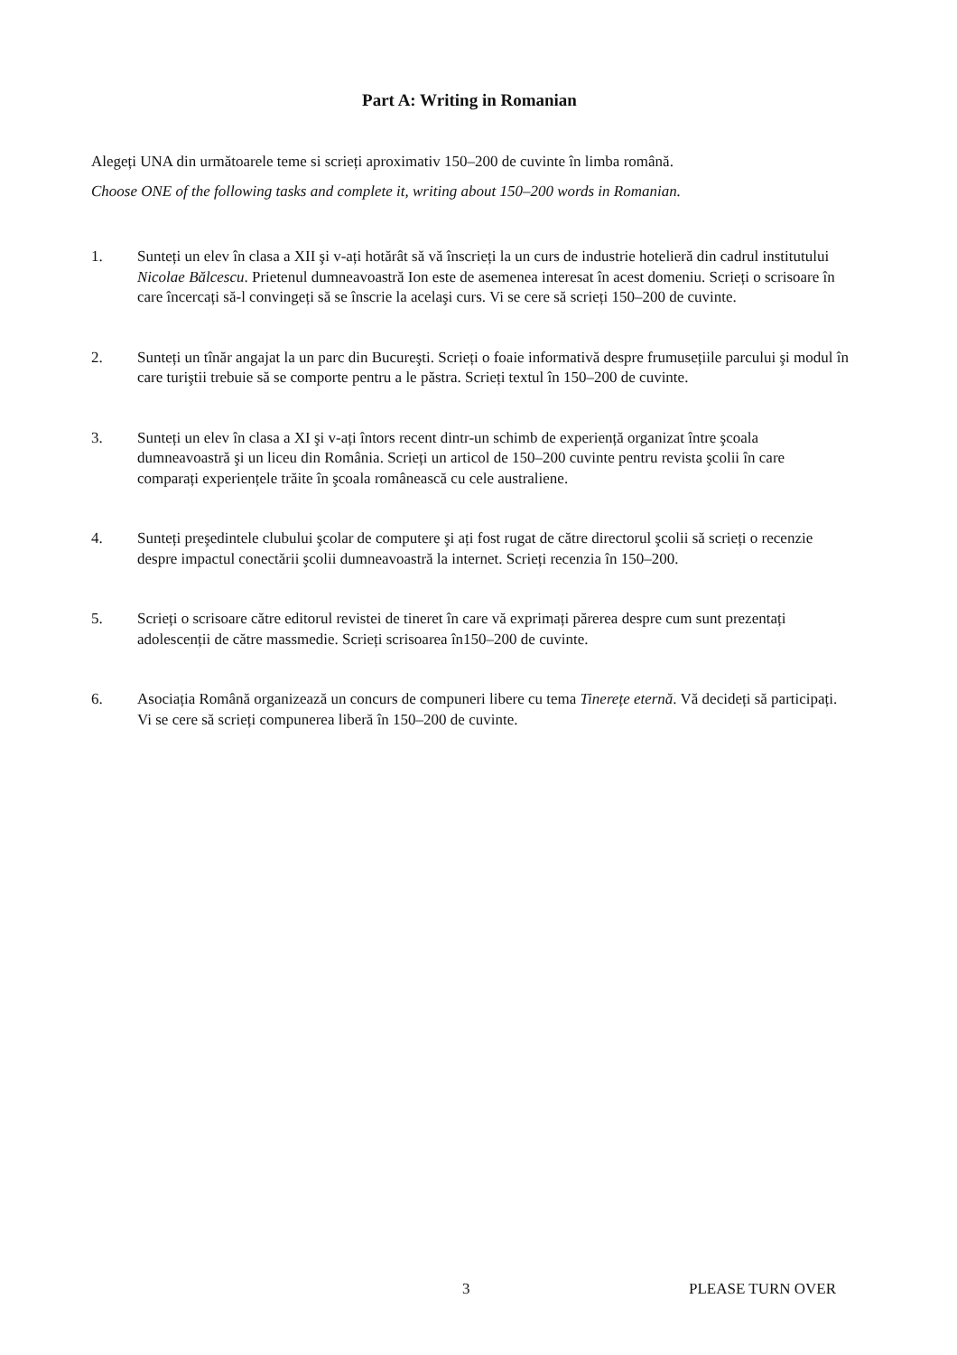Part A: Writing in Romanian
Alegeți UNA din următoarele teme si scrieți aproximativ 150–200 de cuvinte în limba română.
Choose ONE of the following tasks and complete it, writing about 150–200 words in Romanian.
1. Sunteți un elev în clasa a XII şi v-ați hotărât să vă înscrieți la un curs de industrie hotelieră din cadrul institutului Nicolae Bălcescu. Prietenul dumneavoastră Ion este de asemenea interesat în acest domeniu. Scrieți o scrisoare în care încercați să-l convingeți să se înscrie la acelaşi curs. Vi se cere să scrieți 150–200 de cuvinte.
2. Sunteți un tînăr angajat la un parc din Bucureşti. Scrieți o foaie informativă despre frumusețiile parcului şi modul în care turiştii trebuie să se comporte pentru a le păstra. Scrieți textul în 150–200 de cuvinte.
3. Sunteți un elev în clasa a XI şi v-ați întors recent dintr-un schimb de experiență organizat între şcoala dumneavoastră şi un liceu din România. Scrieți un articol de 150–200 cuvinte pentru revista şcolii în care comparați experiențele trăite în şcoala românească cu cele australiene.
4. Sunteți preşedintele clubului şcolar de computere şi ați fost rugat de către directorul şcolii să scrieți o recenzie despre impactul conectării şcolii dumneavoastră la internet. Scrieți recenzia în 150–200.
5. Scrieți o scrisoare către editorul revistei de tineret în care vă exprimați părerea despre cum sunt prezentați adolescenții de către massmedie. Scrieți scrisoarea în150–200 de cuvinte.
6. Asociația Română organizează un concurs de compuneri libere cu tema Tinerețe eternă. Vă decideți să participați. Vi se cere să scrieți compunerea liberă în 150–200 de cuvinte.
3 PLEASE TURN OVER